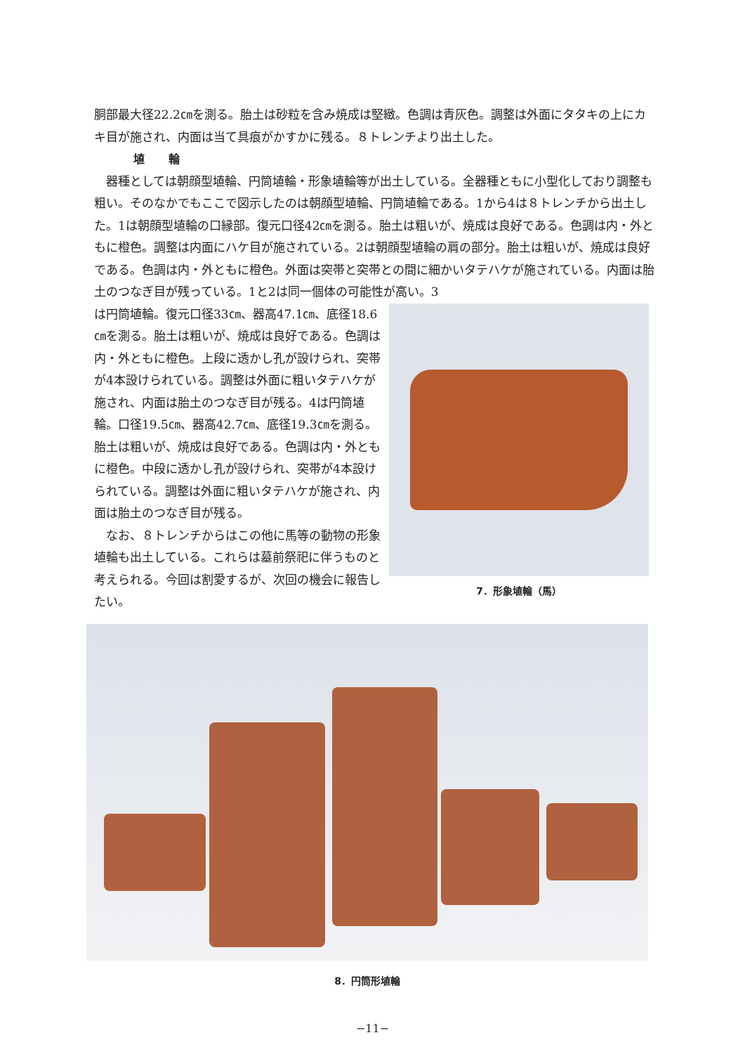胴部最大径22.2㎝を測る。胎土は砂粒を含み焼成は堅緻。色調は青灰色。調整は外面にタタキの上にカキ目が施され、内面は当て具痕がかすかに残る。８トレンチより出土した。
埴 輪
　器種としては朝顔型埴輪、円筒埴輪・形象埴輪等が出土している。全器種ともに小型化しており調整も粗い。そのなかでもここで図示したのは朝顔型埴輪、円筒埴輪である。1から4は８トレンチから出土した。1は朝顔型埴輪の口縁部。復元口径42㎝を測る。胎土は粗いが、焼成は良好である。色調は内・外ともに橙色。調整は内面にハケ目が施されている。2は朝顔型埴輪の肩の部分。胎土は粗いが、焼成は良好である。色調は内・外ともに橙色。外面は突帯と突帯との間に細かいタテハケが施されている。内面は胎土のつなぎ目が残っている。1と2は同一個体の可能性が高い。3
は円筒埴輪。復元口径33㎝、器高47.1㎝、底径18.6㎝を測る。胎土は粗いが、焼成は良好である。色調は内・外ともに橙色。上段に透かし孔が設けられ、突帯が4本設けられている。調整は外面に粗いタテハケが施され、内面は胎土のつなぎ目が残る。4は円筒埴輪。口径19.5㎝、器高42.7㎝、底径19.3㎝を測る。胎土は粗いが、焼成は良好である。色調は内・外ともに橙色。中段に透かし孔が設けられ、突帯が4本設けられている。調整は外面に粗いタテハケが施され、内面は胎土のつなぎ目が残る。
　なお、８トレンチからはこの他に馬等の動物の形象埴輪も出土している。これらは墓前祭祀に伴うものと考えられる。今回は割愛するが、次回の機会に報告したい。
7．形象埴輪（馬）
8．円筒形埴輪
−11−